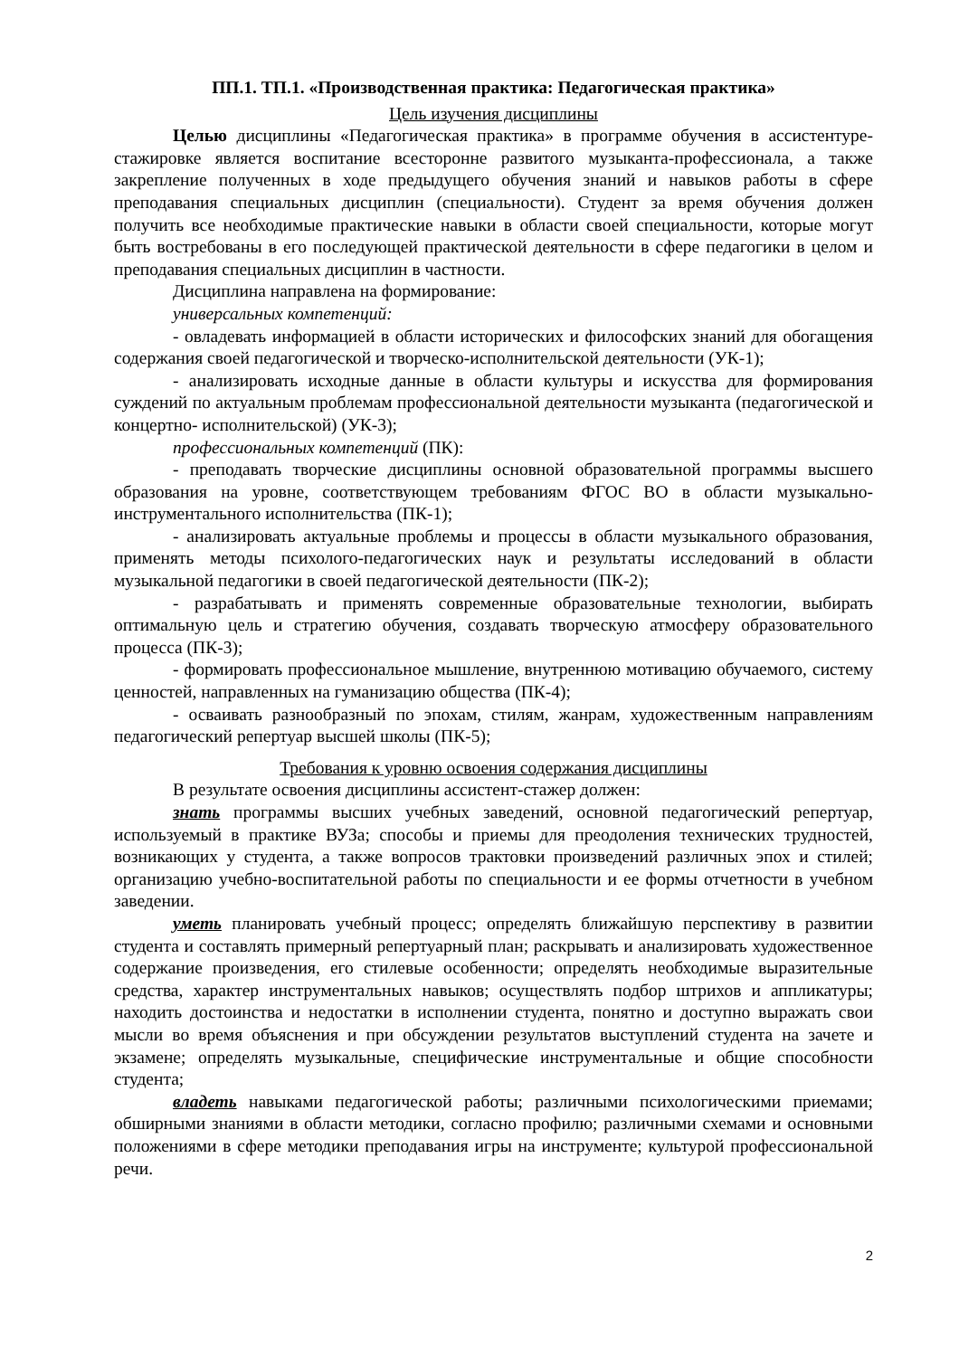ПП.1. ТП.1. «Производственная практика: Педагогическая практика»
Цель изучения дисциплины
Целью дисциплины «Педагогическая практика» в программе обучения в ассистентуре-стажировке является воспитание всесторонне развитого музыканта-профессионала, а также закрепление полученных в ходе предыдущего обучения знаний и навыков работы в сфере преподавания специальных дисциплин (специальности). Студент за время обучения должен получить все необходимые практические навыки в области своей специальности, которые могут быть востребованы в его последующей практической деятельности в сфере педагогики в целом и преподавания специальных дисциплин в частности.
Дисциплина направлена на формирование:
универсальных компетенций:
- овладевать информацией в области исторических и философских знаний для обогащения содержания своей педагогической и творческо-исполнительской деятельности (УК-1);
- анализировать исходные данные в области культуры и искусства для формирования суждений по актуальным проблемам профессиональной деятельности музыканта (педагогической и концертно- исполнительской) (УК-3);
профессиональных компетенций (ПК):
- преподавать творческие дисциплины основной образовательной программы высшего образования на уровне, соответствующем требованиям ФГОС ВО в области музыкально-инструментального исполнительства (ПК-1);
- анализировать актуальные проблемы и процессы в области музыкального образования, применять методы психолого-педагогических наук и результаты исследований в области музыкальной педагогики в своей педагогической деятельности (ПК-2);
- разрабатывать и применять современные образовательные технологии, выбирать оптимальную цель и стратегию обучения, создавать творческую атмосферу образовательного процесса (ПК-3);
- формировать профессиональное мышление, внутреннюю мотивацию обучаемого, систему ценностей, направленных на гуманизацию общества (ПК-4);
- осваивать разнообразный по эпохам, стилям, жанрам, художественным направлениям педагогический репертуар высшей школы (ПК-5);
Требования к уровню освоения содержания дисциплины
В результате освоения дисциплины ассистент-стажер должен:
знать программы высших учебных заведений, основной педагогический репертуар, используемый в практике ВУЗа; способы и приемы для преодоления технических трудностей, возникающих у студента, а также вопросов трактовки произведений различных эпох и стилей; организацию учебно-воспитательной работы по специальности и ее формы отчетности в учебном заведении.
уметь планировать учебный процесс; определять ближайшую перспективу в развитии студента и составлять примерный репертуарный план; раскрывать и анализировать художественное содержание произведения, его стилевые особенности; определять необходимые выразительные средства, характер инструментальных навыков; осуществлять подбор штрихов и аппликатуры; находить достоинства и недостатки в исполнении студента, понятно и доступно выражать свои мысли во время объяснения и при обсуждении результатов выступлений студента на зачете и экзамене; определять музыкальные, специфические инструментальные и общие способности студента;
владеть навыками педагогической работы; различными психологическими приемами; обширными знаниями в области методики, согласно профилю; различными схемами и основными положениями в сфере методики преподавания игры на инструменте; культурой профессиональной речи.
2